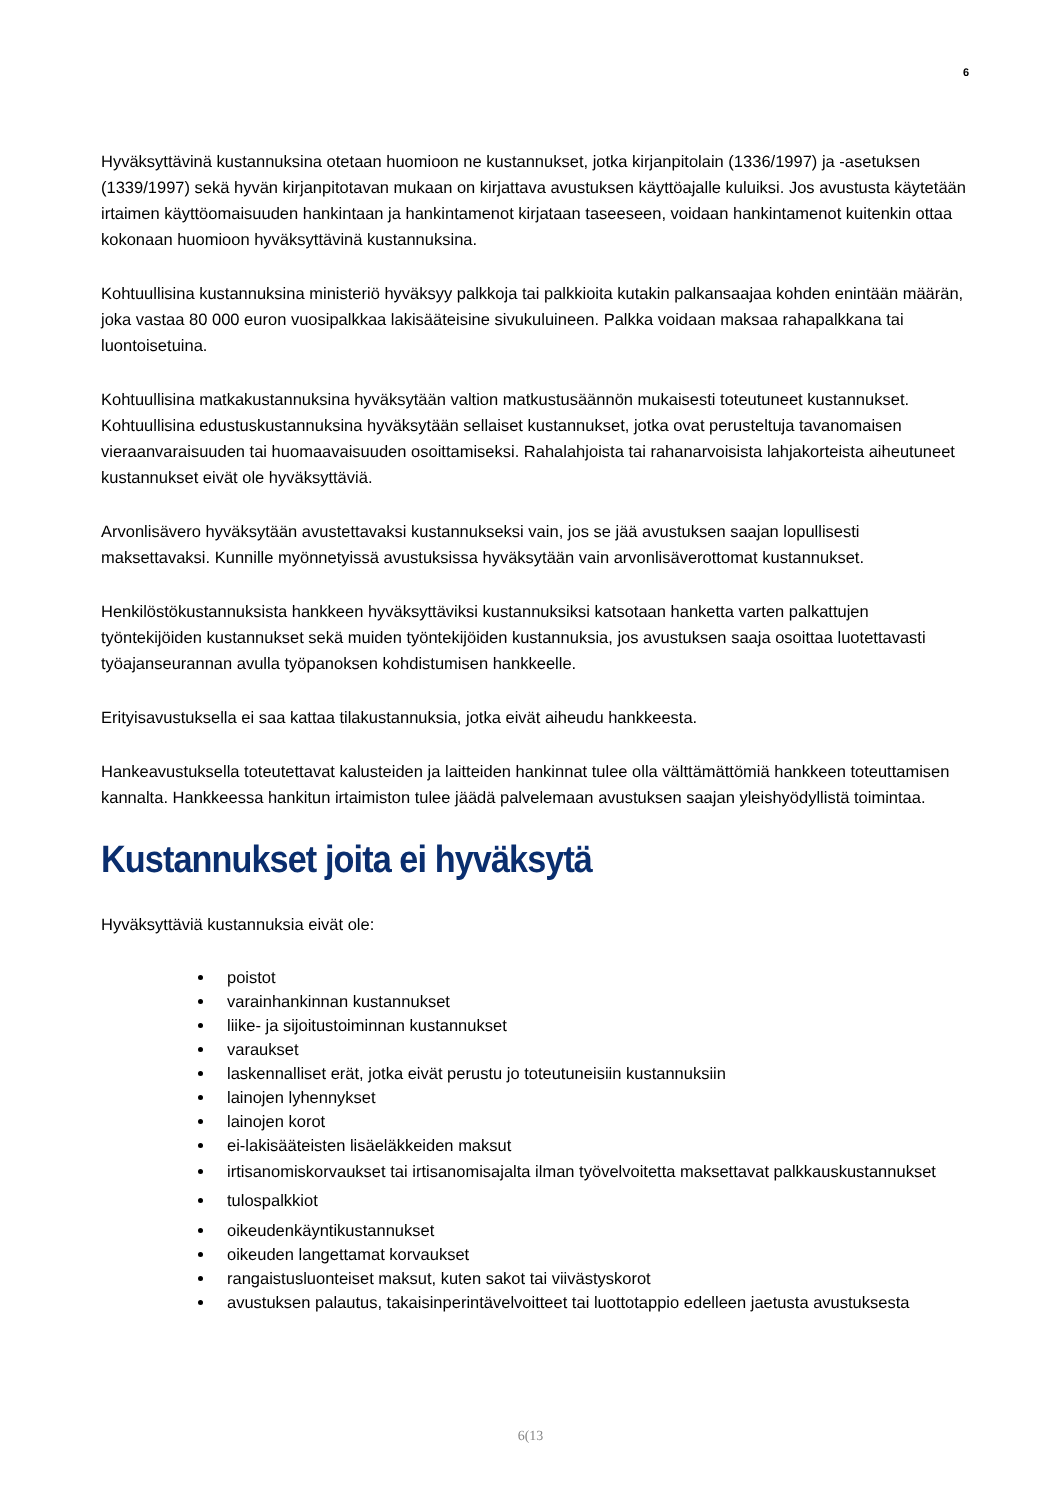6
Hyväksyttävinä kustannuksina otetaan huomioon ne kustannukset, jotka kirjanpitolain (1336/1997) ja -asetuksen (1339/1997) sekä hyvän kirjanpitotavan mukaan on kirjattava avustuksen käyttöajalle kuluiksi. Jos avustusta käytetään irtaimen käyttöomaisuuden hankintaan ja hankintamenot kirjataan taseeseen, voidaan hankintamenot kuitenkin ottaa kokonaan huomioon hyväksyttävinä kustannuksina.
Kohtuullisina kustannuksina ministeriö hyväksyy palkkoja tai palkkioita kutakin palkansaajaa kohden enintään määrän, joka vastaa 80 000 euron vuosipalkkaa lakisääteisine sivukuluineen. Palkka voidaan maksaa rahapalkkana tai luontoisetuina.
Kohtuullisina matkakustannuksina hyväksytään valtion matkustusäännön mukaisesti toteutuneet kustannukset. Kohtuullisina edustuskustannuksina hyväksytään sellaiset kustannukset, jotka ovat perusteltuja tavanomaisen vieraanvaraisuuden tai huomaavaisuuden osoittamiseksi. Rahalahjoista tai rahanarvoisista lahjakorteista aiheutuneet kustannukset eivät ole hyväksyttäviä.
Arvonlisävero hyväksytään avustettavaksi kustannukseksi vain, jos se jää avustuksen saajan lopullisesti maksettavaksi. Kunnille myönnetyissä avustuksissa hyväksytään vain arvonlisäverottomat kustannukset.
Henkilöstökustannuksista hankkeen hyväksyttäviksi kustannuksiksi katsotaan hanketta varten palkattujen työntekijöiden kustannukset sekä muiden työntekijöiden kustannuksia, jos avustuksen saaja osoittaa luotettavasti työajanseurannan avulla työpanoksen kohdistumisen hankkeelle.
Erityisavustuksella ei saa kattaa tilakustannuksia, jotka eivät aiheudu hankkeesta.
Hankeavustuksella toteutettavat kalusteiden ja laitteiden hankinnat tulee olla välttämättömiä hankkeen toteuttamisen kannalta. Hankkeessa hankitun irtaimiston tulee jäädä palvelemaan avustuksen saajan yleishyödyllistä toimintaa.
Kustannukset joita ei hyväksytä
Hyväksyttäviä kustannuksia eivät ole:
poistot
varainhankinnan kustannukset
liike- ja sijoitustoiminnan kustannukset
varaukset
laskennalliset erät, jotka eivät perustu jo toteutuneisiin kustannuksiin
lainojen lyhennykset
lainojen korot
ei-lakisääteisten lisäeläkkeiden maksut
irtisanomiskorvaukset tai irtisanomisajalta ilman työvelvoitetta maksettavat palkkauskustannukset
tulospalkkiot
oikeudenkäyntikustannukset
oikeuden langettamat korvaukset
rangaistusluonteiset maksut, kuten sakot tai viivästyskorot
avustuksen palautus, takaisinperintävelvoitteet tai luottotappio edelleen jaetusta avustuksesta
6(13